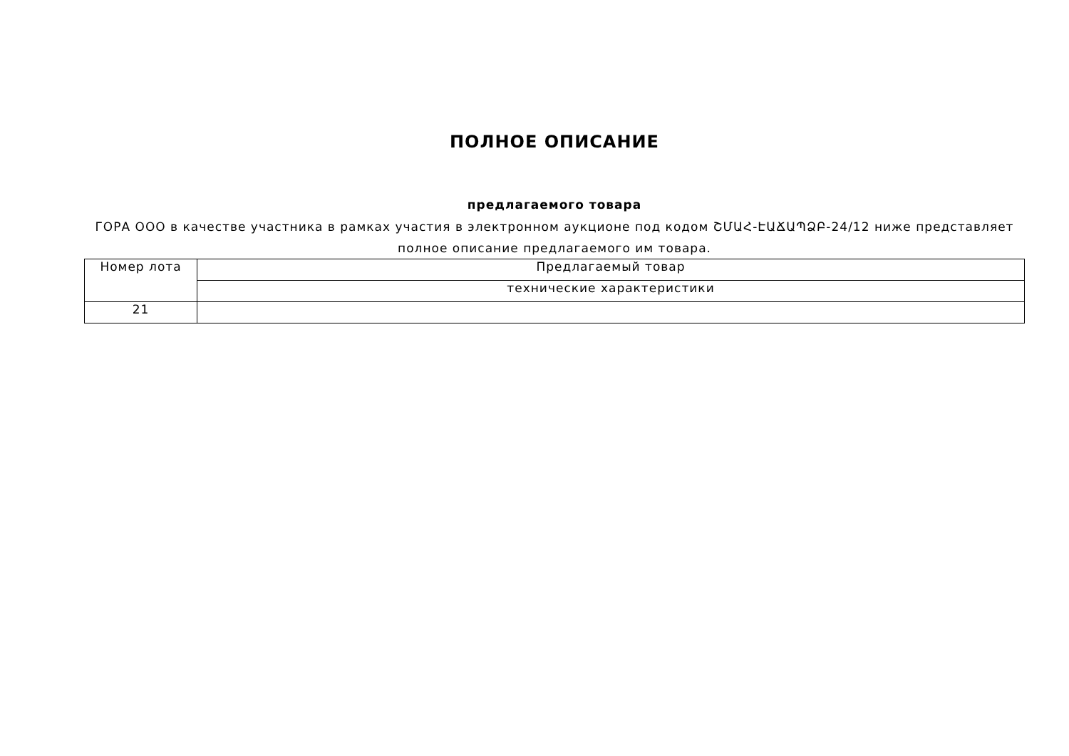ПОЛНОЕ ОПИСАНИЕ
предлагаемого товара
ГОРА ООО в качестве участника в рамках участия в электронном аукционе под кодом ՇՄԱՀ-ԷԱՃԱՊՁԲ-24/12 ниже представляет полное описание предлагаемого им товара.
| Номер лота | Предлагаемый товар |
| | технические характеристики |
| 21 | |